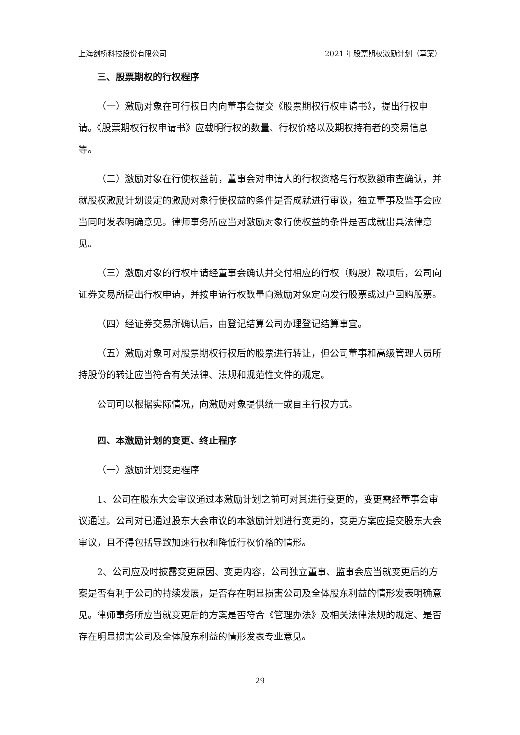上海剑桥科技股份有限公司 2021 年股票期权激励计划（草案）
三、股票期权的行权程序
（一）激励对象在可行权日内向董事会提交《股票期权行权申请书》，提出行权申请。《股票期权行权申请书》应载明行权的数量、行权价格以及期权持有者的交易信息等。
（二）激励对象在行使权益前，董事会对申请人的行权资格与行权数额审查确认，并就股权激励计划设定的激励对象行使权益的条件是否成就进行审议，独立董事及监事会应当同时发表明确意见。律师事务所应当对激励对象行使权益的条件是否成就出具法律意见。
（三）激励对象的行权申请经董事会确认并交付相应的行权（购股）款项后，公司向证券交易所提出行权申请，并按申请行权数量向激励对象定向发行股票或过户回购股票。
（四）经证券交易所确认后，由登记结算公司办理登记结算事宜。
（五）激励对象可对股票期权行权后的股票进行转让，但公司董事和高级管理人员所持股份的转让应当符合有关法律、法规和规范性文件的规定。
公司可以根据实际情况，向激励对象提供统一或自主行权方式。
四、本激励计划的变更、终止程序
（一）激励计划变更程序
1、公司在股东大会审议通过本激励计划之前可对其进行变更的，变更需经董事会审议通过。公司对已通过股东大会审议的本激励计划进行变更的，变更方案应提交股东大会审议，且不得包括导致加速行权和降低行权价格的情形。
2、公司应及时披露变更原因、变更内容，公司独立董事、监事会应当就变更后的方案是否有利于公司的持续发展，是否存在明显损害公司及全体股东利益的情形发表明确意见。律师事务所应当就变更后的方案是否符合《管理办法》及相关法律法规的规定、是否存在明显损害公司及全体股东利益的情形发表专业意见。
29